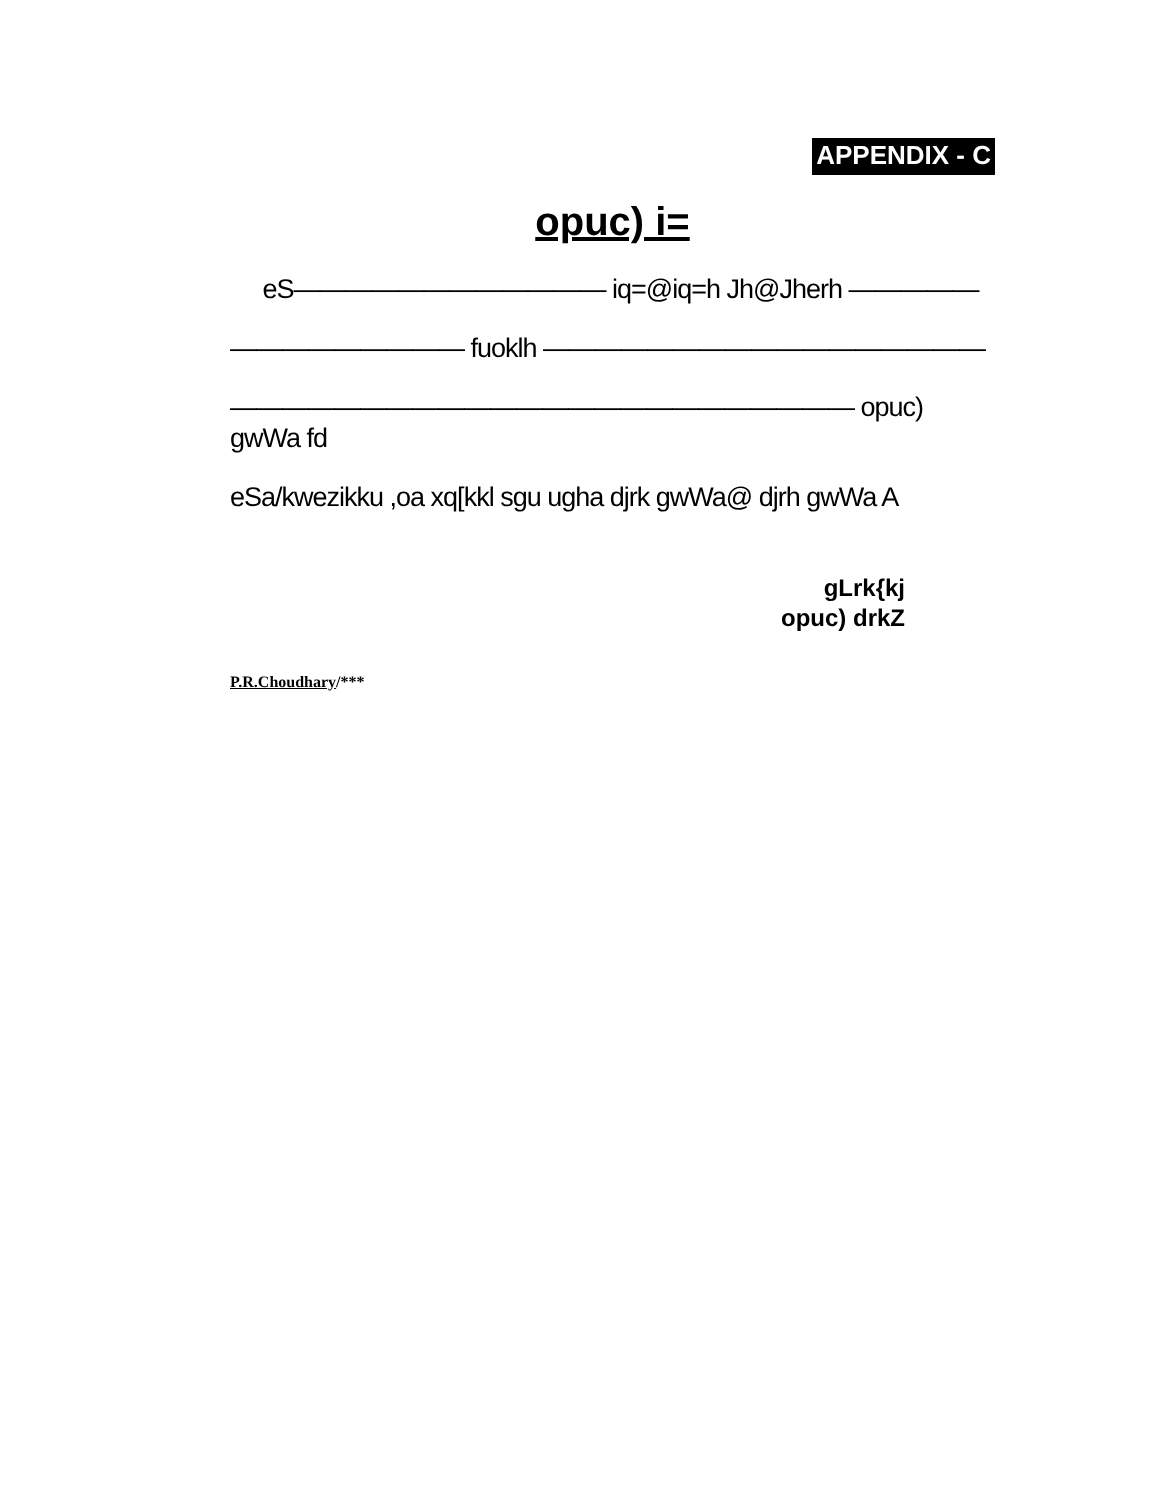APPENDIX - C
opuc) i=
eS———————————— iq=@iq=h Jh@Jherh —————
————————— fuoklh —————————————————
———————————————————————— opuc) gwWa fd
eSa/kwezikku ,oa xq[kkl sgu ugha djrk gwWa@ djrh gwWa A
gLrk{kj
opuc) drkZ
P.R.Choudhary/***